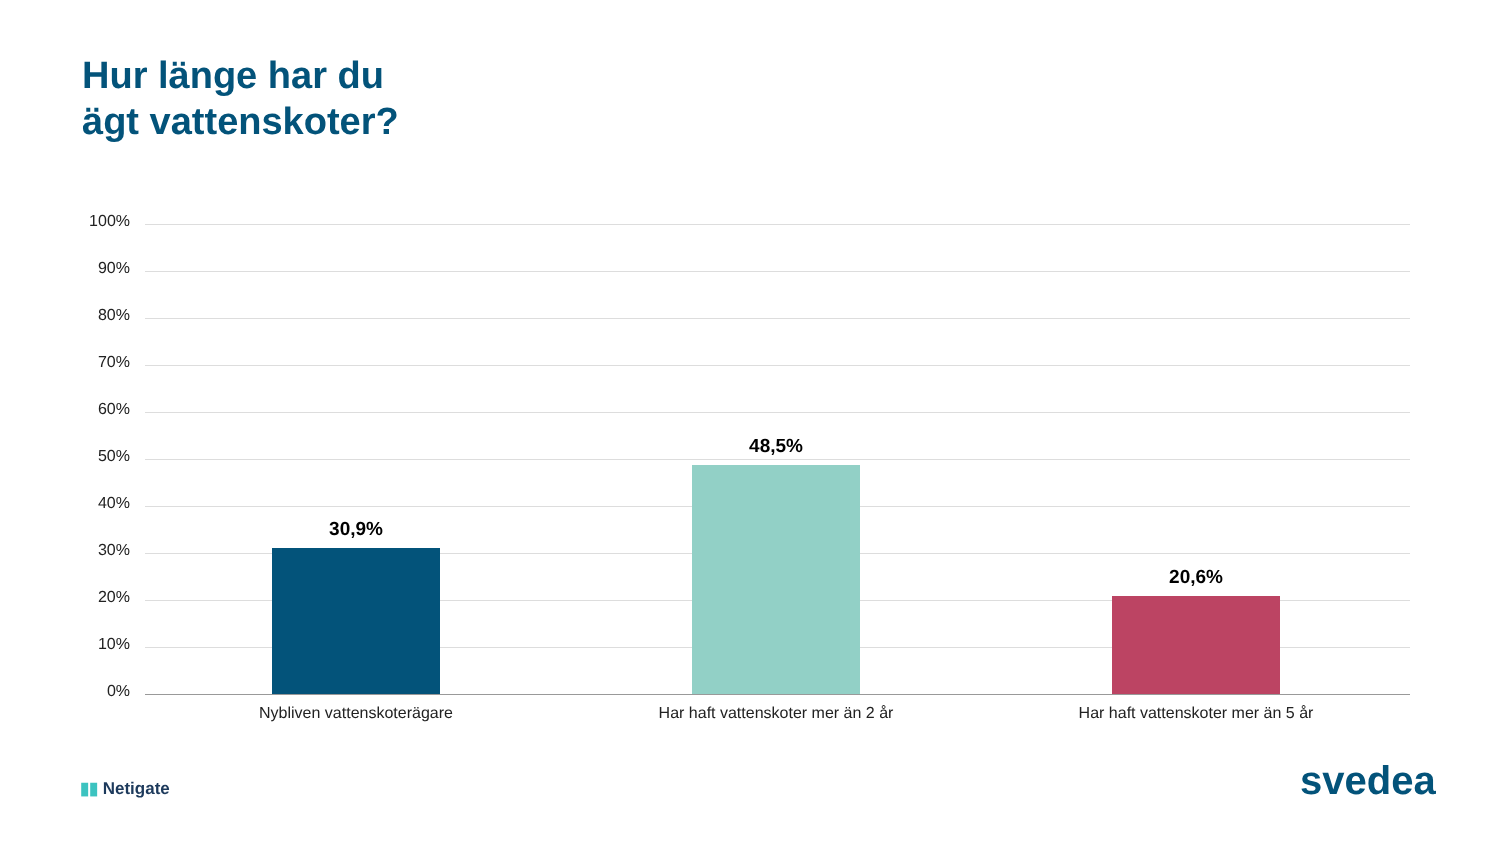Hur länge har du
ägt vattenskoter?
100%
90%
80%
70%
60%
50%
40%
30%
20%
10%
0%
30,9%
48,5%
20,6%
Nybliven vattenskoterägare Har haft vattenskoter mer än 2 år Har haft vattenskoter mer än 5 år
▮▮ Netigate svedea